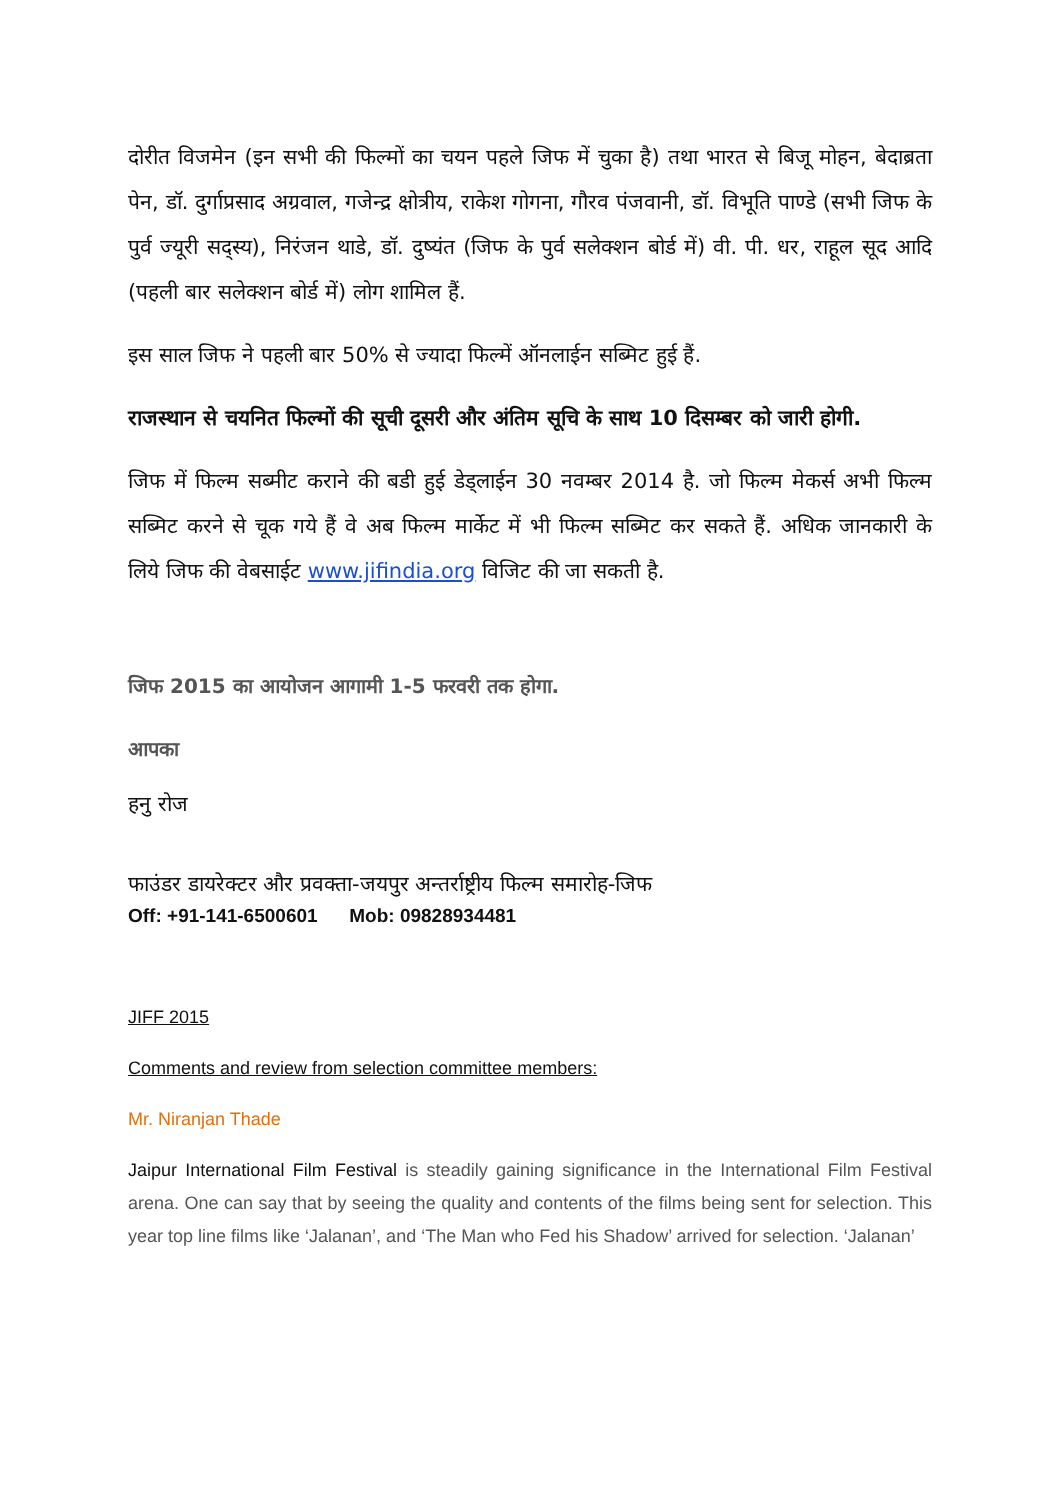दोरीत विजमेन (इन सभी की फिल्मों का चयन पहले जिफ में चुका है) तथा भारत से बिजू मोहन, बेदाब्रता पेन, डॉ. दुर्गाप्रसाद अग्रवाल, गजेन्द्र क्षोत्रीय, राकेश गोगना, गौरव पंजवानी, डॉ. विभूति पाण्डे (सभी जिफ के पुर्व ज्यूरी सद्स्य), निरंजन थाडे, डॉ. दुष्यंत (जिफ के पुर्व सलेक्शन बोर्ड में) वी. पी. धर, राहूल सूद आदि (पहली बार सलेक्शन बोर्ड में) लोग शामिल हैं.
इस साल जिफ ने पहली बार 50% से ज्यादा फिल्में ऑनलाईन सब्मिट हुई हैं.
राजस्थान से चयनित फिल्मों की सूची दूसरी और अंतिम सूचि के साथ 10 दिसम्बर को जारी होगी.
जिफ में फिल्म सब्मीट कराने की बडी हुई डेड्लाईन 30 नवम्बर 2014 है. जो फिल्म मेकर्स अभी फिल्म सब्मिट करने से चूक गये हैं वे अब फिल्म मार्केट में भी फिल्म सब्मिट कर सकते हैं. अधिक जानकारी के लिये जिफ की वेबसाईट www.jifindia.org विजिट की जा सकती है.
जिफ 2015 का आयोजन आगामी 1-5 फरवरी तक होगा.
आपका
हनु रोज
फाउंडर डायरेक्टर और प्रवक्ता-जयपुर अन्तर्राष्ट्रीय फिल्म समारोह-जिफ
Off: +91-141-6500601 Mob: 09828934481
JIFF 2015
Comments and review from selection committee members:
Mr. Niranjan Thade
Jaipur International Film Festival is steadily gaining significance in the International Film Festival arena. One can say that by seeing the quality and contents of the films being sent for selection. This year top line films like ‘Jalanan’, and ‘The Man who Fed his Shadow’ arrived for selection. ‘Jalanan’